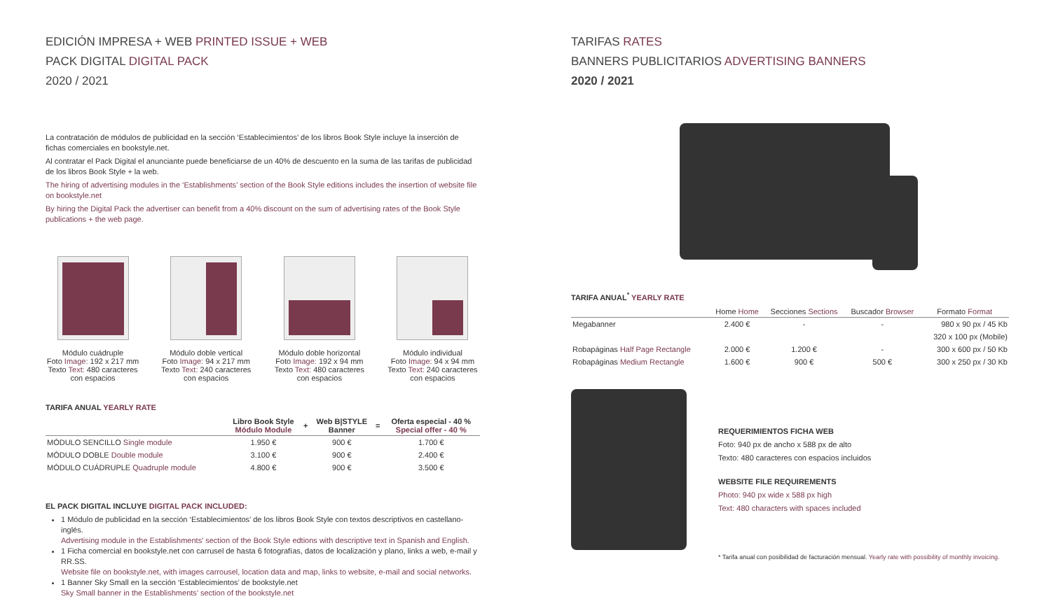EDICIÓN IMPRESA + WEB PRINTED ISSUE + WEB
PACK DIGITAL DIGITAL PACK
2020 / 2021
La contratación de módulos de publicidad en la sección ‘Establecimientos’ de los libros Book Style incluye la inserción de fichas comerciales en bookstyle.net.
Al contratar el Pack Digital el anunciante puede beneficiarse de un 40% de descuento en la suma de las tarifas de publicidad de los libros Book Style + la web.
The hiring of advertising modules in the ‘Establishments’ section of the Book Style editions includes the insertion of website file on bookstyle.net
By hiring the Digital Pack the advertiser can benefit from a 40% discount on the sum of advertising rates of the Book Style publications + the web page.
Módulo cuádruple
Foto Image: 192 x 217 mm
Texto Text: 480 caracteres con espacios
Módulo doble vertical
Foto Image: 94 x 217 mm
Texto Text: 240 caracteres con espacios
Módulo doble horizontal
Foto Image: 192 x 94 mm
Texto Text: 480 caracteres con espacios
Módulo individual
Foto Image: 94 x 94 mm
Texto Text: 240 caracteres con espacios
TARIFA ANUAL YEARLY RATE
| | Libro Book Style Módulo Module | + | Web B/STYLE Banner | = | Oferta especial - 40 % Special offer - 40 % |
| --- | --- | --- | --- | --- | --- |
| MÓDULO SENCILLO Single module | 1.950 € | | 900 € | | 1.700 € |
| MÓDULO DOBLE Double module | 3.100 € | | 900 € | | 2.400 € |
| MÓDULO CUÁDRUPLE Quadruple module | 4.800 € | | 900 € | | 3.500 € |
EL PACK DIGITAL INCLUYE DIGITAL PACK INCLUDED:
1 Módulo de publicidad en la sección ‘Establecimientos’ de los libros Book Style con textos descriptivos en castellano-inglés.
Advertising module in the Establishments’ section of the Book Style edtions with descriptive text in Spanish and English.
1 Ficha comercial en bookstyle.net con carrusel de hasta 6 fotografías, datos de localización y plano, links a web, e-mail y RR.SS.
Website file on bookstyle.net, with images carrousel, location data and map, links to website, e-mail and social networks.
1 Banner Sky Small en la sección ‘Establecimientos’ de bookstyle.net
Sky Small banner in the Establishments’ section of the bookstyle.net
TARIFAS RATES
BANNERS PUBLICITARIOS ADVERTISING BANNERS
2020 / 2021
TARIFA ANUAL<sup>*</sup> YEARLY RATE
| | Home Home | Secciones Sections | Buscador Browser | Formato Format |
| --- | --- | --- | --- | --- |
| Megabanner | 2.400 € | - | - | 980 x 90 px / 45 Kb |
| | | | | 320 x 100 px (Mobile) |
| Robapáginas Half Page Rectangle | 2.000 € | 1.200 € | - | 300 x 600 px / 50 Kb |
| Robapáginas Medium Rectangle | 1.600 € | 900 € | 500 € | 300 x 250 px / 30 Kb |
REQUERIMIENTOS FICHA WEB
Foto: 940 px de ancho x 588 px de alto
Texto: 480 caracteres con espacios incluidos
WEBSITE FILE REQUIREMENTS
Photo: 940 px wide x 588 px high
Text: 480 characters with spaces included
* Tarifa anual con posibilidad de facturación mensual. Yearly rate with possibility of monthly invoicing.